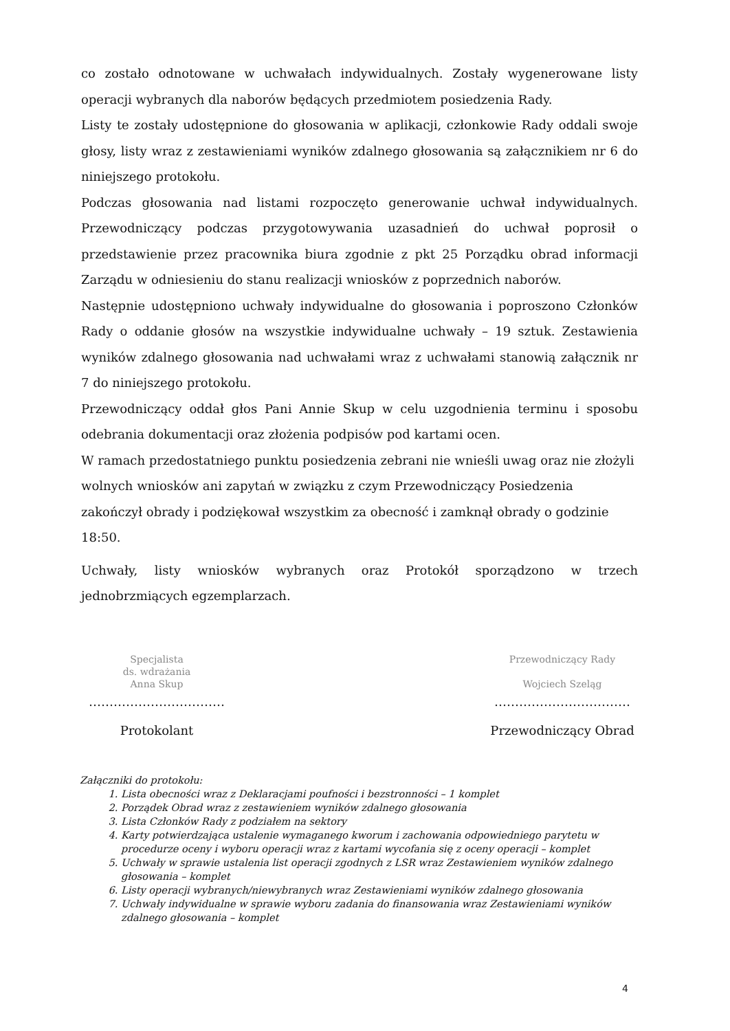co zostało odnotowane w uchwałach indywidualnych. Zostały wygenerowane listy operacji wybranych dla naborów będących przedmiotem posiedzenia Rady.
Listy te zostały udostępnione do głosowania w aplikacji, członkowie Rady oddali swoje głosy, listy wraz z zestawieniami wyników zdalnego głosowania są załącznikiem nr 6 do niniejszego protokołu.
Podczas głosowania nad listami rozpoczęto generowanie uchwał indywidualnych. Przewodniczący podczas przygotowywania uzasadnień do uchwał poprosił o przedstawienie przez pracownika biura zgodnie z pkt 25 Porządku obrad informacji Zarządu w odniesieniu do stanu realizacji wniosków z poprzednich naborów.
Następnie udostępniono uchwały indywidualne do głosowania i poproszono Członków Rady o oddanie głosów na wszystkie indywidualne uchwały – 19 sztuk. Zestawienia wyników zdalnego głosowania nad uchwałami wraz z uchwałami stanowią załącznik nr 7 do niniejszego protokołu.
Przewodniczący oddał głos Pani Annie Skup w celu uzgodnienia terminu i sposobu odebrania dokumentacji oraz złożenia podpisów pod kartami ocen.
W ramach przedostatniego punktu posiedzenia zebrani nie wnieśli uwag oraz nie złożyli wolnych wniosków ani zapytań w związku z czym Przewodniczący Posiedzenia zakończył obrady i podziękował wszystkim za obecność i zamknął obrady o godzinie 18:50.
Uchwały, listy wniosków wybranych oraz Protokół sporządzono w trzech jednobrzmiących egzemplarzach.
Specjalista
ds. wdrażania
Anna Skup
……………………………
Protokolant
Przewodniczący Rady
Wojciech Szeląg
……………………………
Przewodniczący Obrad
Załączniki do protokołu:
1. Lista obecności wraz z Deklaracjami poufności i bezstronności – 1 komplet
2. Porządek Obrad wraz z zestawieniem wyników zdalnego głosowania
3. Lista Członków Rady z podziałem na sektory
4. Karty potwierdzająca ustalenie wymaganego kworum i zachowania odpowiedniego parytetu w procedurze oceny i wyboru operacji wraz z kartami wycofania się z oceny operacji – komplet
5. Uchwały w sprawie ustalenia list operacji zgodnych z LSR wraz Zestawieniem wyników zdalnego głosowania – komplet
6. Listy operacji wybranych/niewybranych wraz Zestawieniami wyników zdalnego głosowania
7. Uchwały indywidualne w sprawie wyboru zadania do finansowania wraz Zestawieniami wyników zdalnego głosowania – komplet
4